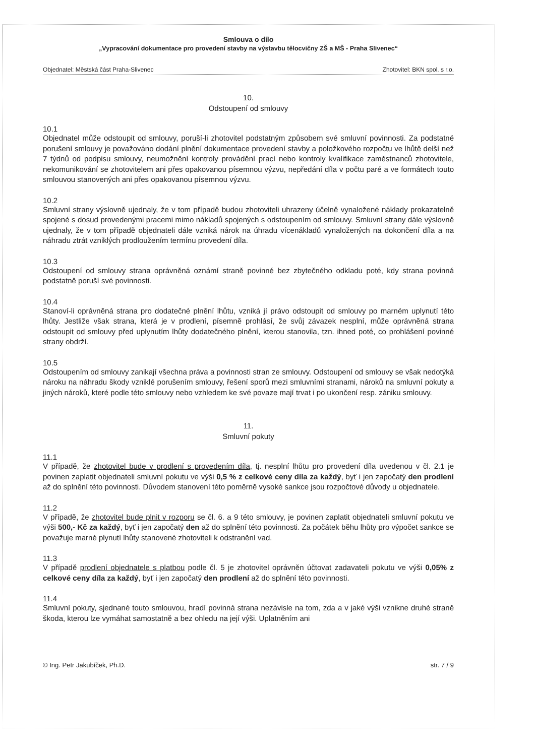Smlouva o dílo
„Vypracování dokumentace pro provedení stavby na výstavbu tělocvičny ZŠ a MŠ - Praha Slivenec“
Objednatel: Městská část Praha-Slivenec Zhotovitel: BKN spol. s r.o.
10.
Odstoupení od smlouvy
10.1
Objednatel může odstoupit od smlouvy, poruší-li zhotovitel podstatným způsobem své smluvní povinnosti. Za podstatné porušení smlouvy je považováno dodání plnění dokumentace provedení stavby a položkového rozpočtu ve lhůtě delší než 7 týdnů od podpisu smlouvy, neumožnění kontroly provádění prací nebo kontroly kvalifikace zaměstnanců zhotovitele, nekomunikování se zhotovitelem ani přes opakovanou písemnou výzvu, nepředání díla v počtu paré a ve formátech touto smlouvou stanovených ani přes opakovanou písemnou výzvu.
10.2
Smluvní strany výslovně ujednaly, že v tom případě budou zhotoviteli uhrazeny účelně vynaložené náklady prokazatelně spojené s dosud provedenými pracemi mimo nákladů spojených s odstoupením od smlouvy. Smluvní strany dále výslovně ujednaly, že v tom případě objednateli dále vzniká nárok na úhradu vícenákladů vynaložených na dokončení díla a na náhradu ztrát vzniklých prodloužením termínu provedení díla.
10.3
Odstoupení od smlouvy strana oprávněná oznámí straně povinné bez zbytečného odkladu poté, kdy strana povinná podstatně poruší své povinnosti.
10.4
Stanoví-li oprávněná strana pro dodatečné plnění lhůtu, vzniká jí právo odstoupit od smlouvy po marném uplynutí této lhůty. Jestliže však strana, která je v prodlení, písemně prohlásí, že svůj závazek nesplní, může oprávněná strana odstoupit od smlouvy před uplynutím lhůty dodatečného plnění, kterou stanovila, tzn. ihned poté, co prohlášení povinné strany obdrží.
10.5
Odstoupením od smlouvy zanikají všechna práva a povinnosti stran ze smlouvy. Odstoupení od smlouvy se však nedotýká nároku na náhradu škody vzniklé porušením smlouvy, řešení sporů mezi smluvními stranami, nároků na smluvní pokuty a jiných nároků, které podle této smlouvy nebo vzhledem ke své povaze mají trvat i po ukončení resp. zániku smlouvy.
11.
Smluvní pokuty
11.1
V případě, že zhotovitel bude v prodlení s provedením díla, tj. nesplní lhůtu pro provedení díla uvedenou v čl. 2.1 je povinen zaplatit objednateli smluvní pokutu ve výši 0,5 % z celkové ceny díla za každý, byť i jen započatý den prodlení až do splnění této povinnosti. Důvodem stanovení této poměrně vysoké sankce jsou rozpočtové důvody u objednatele.
11.2
V případě, že zhotovitel bude plnit v rozporu se čl. 6. a 9 této smlouvy, je povinen zaplatit objednateli smluvní pokutu ve výši 500,- Kč za každý, byť i jen započatý den až do splnění této povinnosti. Za počátek běhu lhůty pro výpočet sankce se považuje marné plynutí lhůty stanovené zhotoviteli k odstranění vad.
11.3
V případě prodlení objednatele s platbou podle čl. 5 je zhotovitel oprávněn účtovat zadavateli pokutu ve výši 0,05% z celkové ceny díla za každý, byť i jen započatý den prodlení až do splnění této povinnosti.
11.4
Smluvní pokuty, sjednané touto smlouvou, hradí povinná strana nezávisle na tom, zda a v jaké výši vznikne druhé straně škoda, kterou lze vymáhat samostatně a bez ohledu na její výši. Uplatněním ani
© Ing. Petr Jakubíček, Ph.D. str. 7 / 9